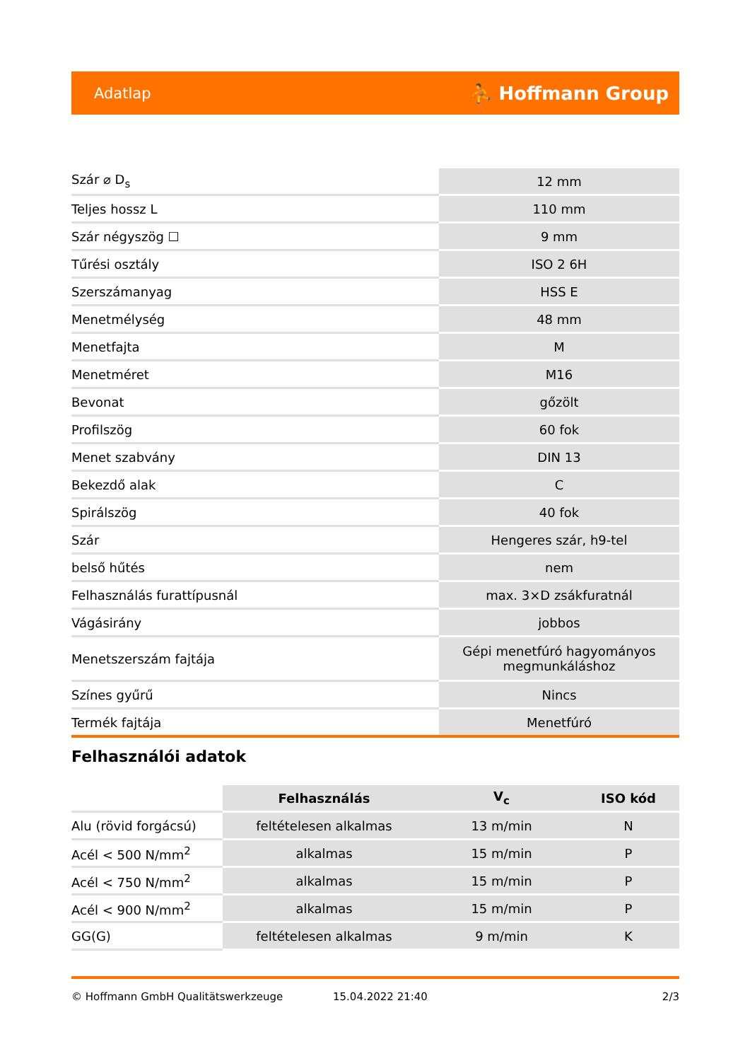Adatlap ⛹ Hoffmann Group
| Szár ⌀ D<sub>s</sub> | 12 mm |
| Teljes hossz L | 110 mm |
| Szár négyszög ☐ | 9 mm |
| Tűrési osztály | ISO 2 6H |
| Szerszámanyag | HSS E |
| Menetmélység | 48 mm |
| Menetfajta | M |
| Menetméret | M16 |
| Bevonat | gőzölt |
| Profilszög | 60 fok |
| Menet szabvány | DIN 13 |
| Bekezdő alak | C |
| Spirálszög | 40 fok |
| Szár | Hengeres szár, h9-tel |
| belső hűtés | nem |
| Felhasználás furattípusnál | max. 3×D zsákfuratnál |
| Vágásirány | jobbos |
| Menetszerszám fajtája | Gépi menetfúró hagyományos megmunkáláshoz |
| Színes gyűrű | Nincs |
| Termék fajtája | Menetfúró |
Felhasználói adatok
| | Felhasználás | V<sub>c</sub> | ISO kód |
| Alu (rövid forgácsú) | feltételesen alkalmas | 13 m/min | N |
| Acél < 500 N/mm<sup>2</sup> | alkalmas | 15 m/min | P |
| Acél < 750 N/mm<sup>2</sup> | alkalmas | 15 m/min | P |
| Acél < 900 N/mm<sup>2</sup> | alkalmas | 15 m/min | P |
| GG(G) | feltételesen alkalmas | 9 m/min | K |
© Hoffmann GmbH Qualitätswerkzeuge 15.04.2022 21:40 2/3